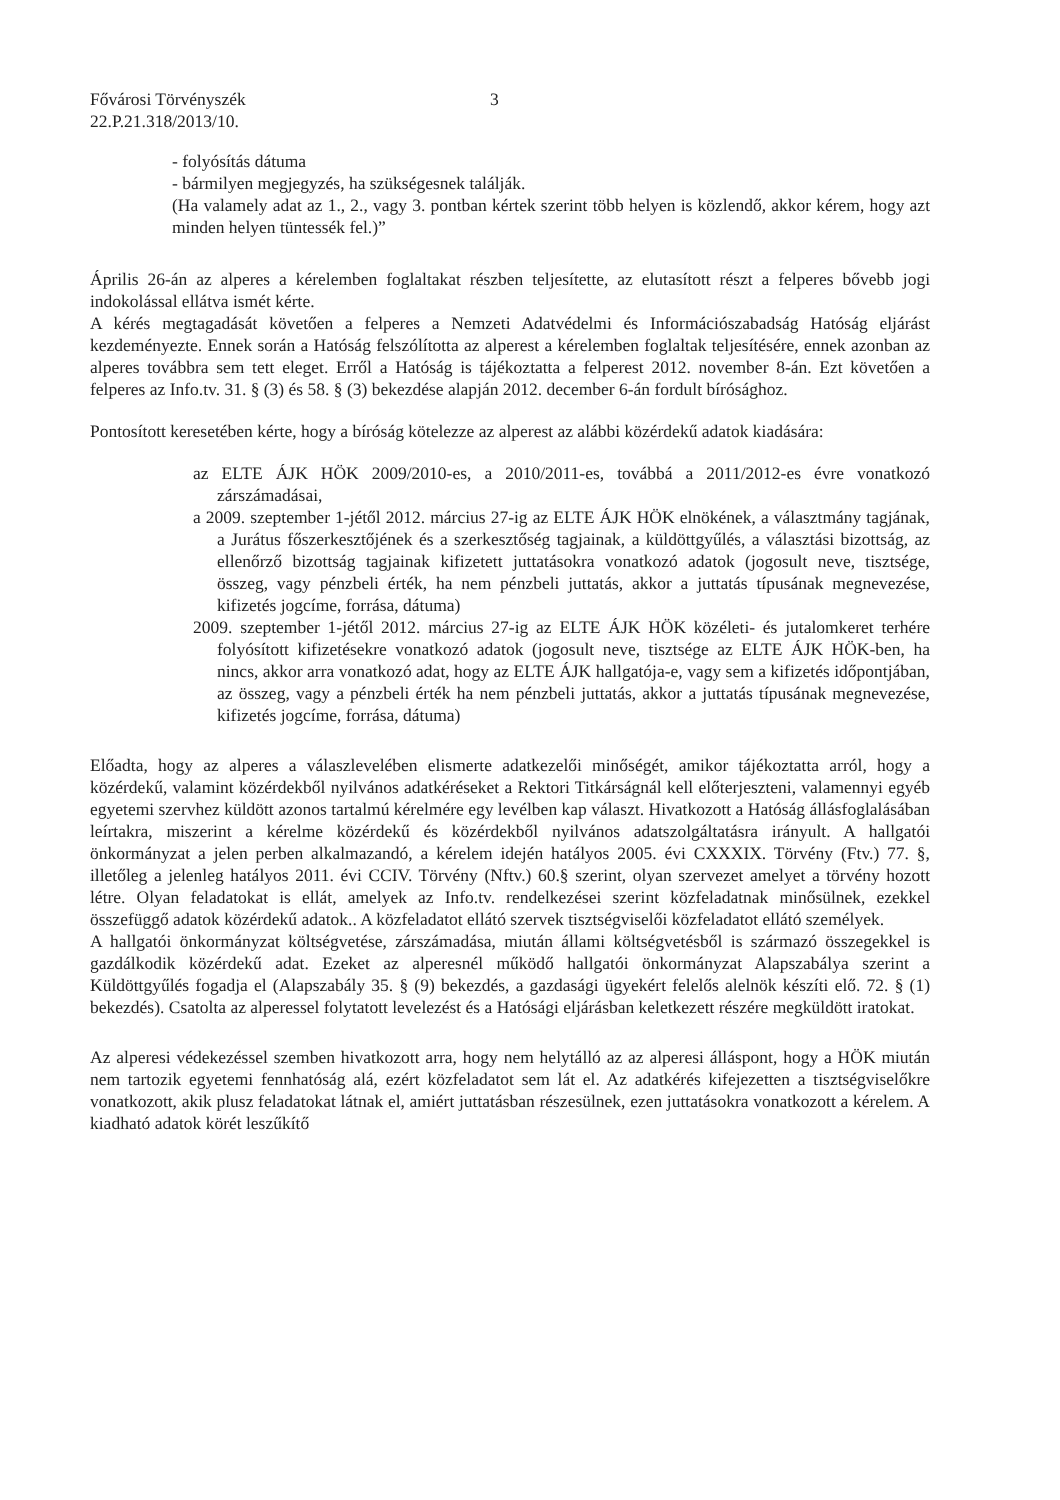Fővárosi Törvényszék
22.P.21.318/2013/10.
3
- folyósítás dátuma
- bármilyen megjegyzés, ha szükségesnek találják.
(Ha valamely adat az 1., 2., vagy 3. pontban kértek szerint több helyen is közlendő, akkor kérem, hogy azt minden helyen tüntessék fel.)”
Április 26-án az alperes a kérelemben foglaltakat részben teljesítette, az elutasított részt a felperes bővebb jogi indokolással ellátva ismét kérte.
A kérés megtagadását követően a felperes a Nemzeti Adatvédelmi és Információszabadság Hatóság eljárást kezdeményezte. Ennek során a Hatóság felszólította az alperest a kérelemben foglaltak teljesítésére, ennek azonban az alperes továbbra sem tett eleget. Erről a Hatóság is tájékoztatta a felperest 2012. november 8-án. Ezt követően a felperes az Info.tv. 31. § (3) és 58. § (3) bekezdése alapján 2012. december 6-án fordult bírósághoz.
Pontosított keresetében kérte, hogy a bíróság kötelezze az alperest az alábbi közérdekű adatok kiadására:
az ELTE ÁJK HÖK 2009/2010-es, a 2010/2011-es, továbbá a 2011/2012-es évre vonatkozó zárszámadásai,
a 2009. szeptember 1-jétől 2012. március 27-ig az ELTE ÁJK HÖK elnökének, a választmány tagjának, a Jurátus főszerkesztőjének és a szerkesztőség tagjainak, a küldöttgyűlés, a választási bizottság, az ellenőrző bizottság tagjainak kifizetett juttatásokra vonatkozó adatok (jogosult neve, tisztsége, összeg, vagy pénzbeli érték, ha nem pénzbeli juttatás, akkor a juttatás típusának megnevezése, kifizetés jogcíme, forrása, dátuma)
2009. szeptember 1-jétől 2012. március 27-ig az ELTE ÁJK HÖK közéleti- és jutalomkeret terhére folyósított kifizetésekre vonatkozó adatok (jogosult neve, tisztsége az ELTE ÁJK HÖK-ben, ha nincs, akkor arra vonatkozó adat, hogy az ELTE ÁJK hallgatója-e, vagy sem a kifizetés időpontjában, az összeg, vagy a pénzbeli érték ha nem pénzbeli juttatás, akkor a juttatás típusának megnevezése, kifizetés jogcíme, forrása, dátuma)
Előadta, hogy az alperes a válaszlevelében elismerte adatkezelői minőségét, amikor tájékoztatta arról, hogy a közérdekű, valamint közérdekből nyilvános adatkéréseket a Rektori Titkárságnál kell előterjeszteni, valamennyi egyéb egyetemi szervhez küldött azonos tartalmú kérelmére egy levélben kap választ. Hivatkozott a Hatóság állásfoglalásában leírtakra, miszerint a kérelme közérdekű és közérdekből nyilvános adatszolgáltatásra irányult. A hallgatói önkormányzat a jelen perben alkalmazandó, a kérelem idején hatályos 2005. évi CXXXIX. Törvény (Ftv.) 77. §, illetőleg a jelenleg hatályos 2011. évi CCIV. Törvény (Nftv.) 60.§ szerint, olyan szervezet amelyet a törvény hozott létre. Olyan feladatokat is ellát, amelyek az Info.tv. rendelkezései szerint közfeladatnak minősülnek, ezekkel összefüggő adatok közérdekű adatok.. A közfeladatot ellátó szervek tisztségviselői közfeladatot ellátó személyek.
A hallgatói önkormányzat költségvetése, zárszámadása, miután állami költségvetésből is származó összegekkel is gazdálkodik közérdekű adat. Ezeket az alperesnél működő hallgatói önkormányzat Alapszabálya szerint a Küldöttgyűlés fogadja el (Alapszabály 35. § (9) bekezdés, a gazdasági ügyekért felelős alelnök készíti elő. 72. § (1) bekezdés). Csatolta az alperessel folytatott levelezést és a Hatósági eljárásban keletkezett részére megküldött iratokat.
Az alperesi védekezéssel szemben hivatkozott arra, hogy nem helytálló az az alperesi álláspont, hogy a HÖK miután nem tartozik egyetemi fennhatóság alá, ezért közfeladatot sem lát el. Az adatkérés kifejezetten a tisztségviselőkre vonatkozott, akik plusz feladatokat látnak el, amiért juttatásban részesülnek, ezen juttatásokra vonatkozott a kérelem. A kiadható adatok körét leszűkítő